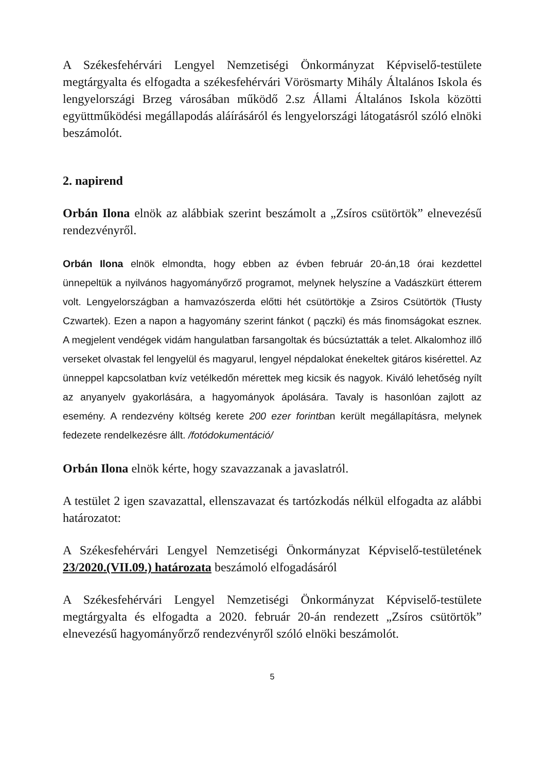A Székesfehérvári Lengyel Nemzetiségi Önkormányzat Képviselő-testülete megtárgyalta és elfogadta a székesfehérvári Vörösmarty Mihály Általános Iskola és lengyelországi Brzeg városában működő 2.sz Állami Általános Iskola közötti együttműködési megállapodás aláírásáról és lengyelországi látogatásról szóló elnöki beszámolót.
2. napirend
Orbán Ilona elnök az alábbiak szerint beszámolt a „Zsíros csütörtök” elnevezésű rendezvényről.
Orbán Ilona elnök elmondta, hogy ebben az évben február 20-án,18 órai kezdettel ünnepeltük a nyilvános hagyományőrző programot, melynek helyszíne a Vadászkürt étterem volt. Lengyelországban a hamvazószerda előtti hét csütörtökje a Zsiros Csütörtök (Tłusty Czwartek). Ezen a napon a hagyomány szerint fánkot ( pączki) és más finomságokat eszneк. A megjelent vendégek vidám hangulatban farsangoltak és búcsúztatták a telet. Alkalomhoz illő verseket olvastak fel lengyelül és magyarul, lengyel népdalokat énekeltek gitáros kisérettel. Az ünneppel kapcsolatban kvíz vetélkedőn mérettek meg kicsik és nagyok. Kiváló lehetőség nyílt az anyanyelv gyakorlására, a hagyományok ápolására. Tavaly is hasonlóan zajlott az esemény. A rendezvény költség kerete 200 ezer forintban került megállapításra, melynek fedezete rendelkezésre állt. /fotódokumentáció/
Orbán Ilona elnök kérte, hogy szavazzanak a javaslatról.
A testület 2 igen szavazattal, ellenszavazat és tartózkodás nélkül elfogadta az alábbi határozatot:
A Székesfehérvári Lengyel Nemzetiségi Önkormányzat Képviselő-testületének 23/2020.(VII.09.) határozata beszámoló elfogadásáról
A Székesfehérvári Lengyel Nemzetiségi Önkormányzat Képviselő-testülete megtárgyalta és elfogadta a 2020. február 20-án rendezett „Zsíros csütörtök” elnevezésű hagyományőrző rendezvényről szóló elnöki beszámolót.
5